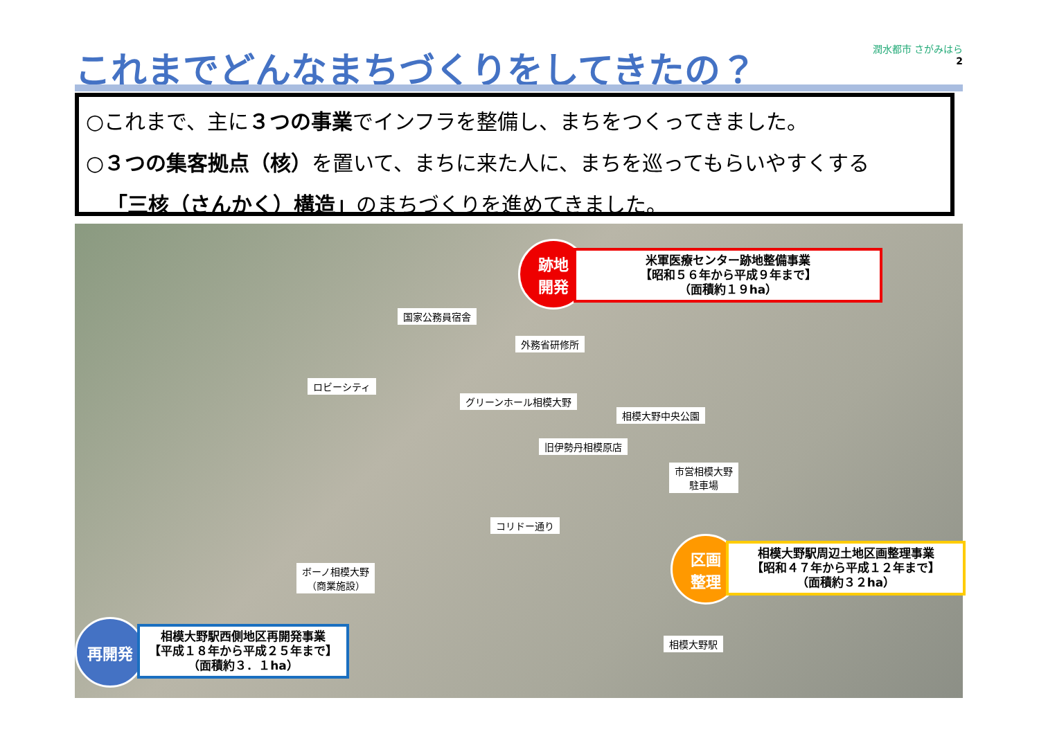これまでどんなまちづくりをしてきたの？
潤水都市 さがみはら
2
○これまで、主に３つの事業でインフラを整備し、まちをつくってきました。
○３つの集客拠点（核）を置いて、まちに来た人に、まちを巡ってもらいやすくする
　「三核（さんかく）構造」のまちづくりを進めてきました。
跡地
開発
米軍医療センター跡地整備事業
【昭和５６年から平成９年まで】
（面積約１９ha）
国家公務員宿舎
外務省研修所
ロビーシティ
グリーンホール相模大野
相模大野中央公園
旧伊勢丹相模原店
市営相模大野
駐車場
コリドー通り
ボーノ相模大野
（商業施設）
区画
整理
相模大野駅周辺土地区画整理事業
【昭和４７年から平成１２年まで】
（面積約３２ha）
相模大野駅
再開発
相模大野駅西側地区再開発事業
【平成１８年から平成２５年まで】
（面積約３．１ha）